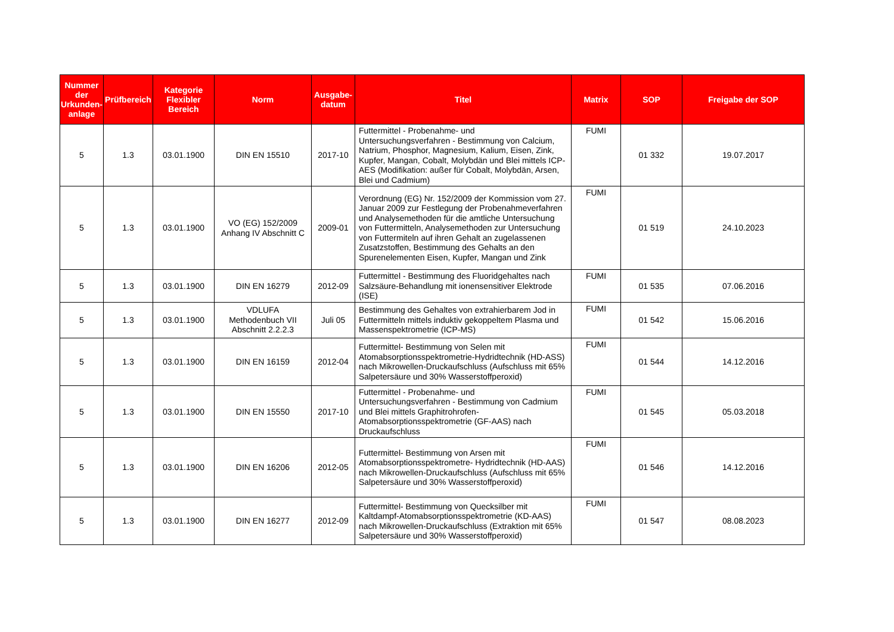| Nummer der Urkunden-anlage | Prüfbereich | Kategorie Flexibler Bereich | Norm | Ausgabe-datum | Titel | Matrix | SOP | Freigabe der SOP |
| --- | --- | --- | --- | --- | --- | --- | --- | --- |
| 5 | 1.3 | 03.01.1900 | DIN EN 15510 | 2017-10 | Futtermittel - Probenahme- und Untersuchungsverfahren - Bestimmung von Calcium, Natrium, Phosphor, Magnesium, Kalium, Eisen, Zink, Kupfer, Mangan, Cobalt, Molybdän und Blei mittels ICP-AES (Modifikation: außer für Cobalt, Molybdän, Arsen, Blei und Cadmium) | FUMI | 01 332 | 19.07.2017 |
| 5 | 1.3 | 03.01.1900 | VO (EG) 152/2009 Anhang IV Abschnitt C | 2009-01 | Verordnung (EG) Nr. 152/2009 der Kommission vom 27. Januar 2009 zur Festlegung der Probenahmeverfahren und Analysemethoden für die amtliche Untersuchung von Futtermitteln, Analysemethoden zur Untersuchung von Futtermiteln auf ihren Gehalt an zugelassenen Zusatzstoffen, Bestimmung des Gehalts an den Spurenelementen Eisen, Kupfer, Mangan und Zink | FUMI | 01 519 | 24.10.2023 |
| 5 | 1.3 | 03.01.1900 | DIN EN 16279 | 2012-09 | Futtermittel - Bestimmung des Fluoridgehaltes nach Salzsäure-Behandlung mit ionensensitiver Elektrode (ISE) | FUMI | 01 535 | 07.06.2016 |
| 5 | 1.3 | 03.01.1900 | VDLUFA Methodenbuch VII Abschnitt 2.2.2.3 | Juli 05 | Bestimmung des Gehaltes von extrahierbarem Jod in Futtermitteln mittels induktiv gekoppeltem Plasma und Massenspektrometrie (ICP-MS) | FUMI | 01 542 | 15.06.2016 |
| 5 | 1.3 | 03.01.1900 | DIN EN 16159 | 2012-04 | Futtermittel- Bestimmung von Selen mit Atomabsorptionsspektrometrie-Hydridtechnik (HD-ASS) nach Mikrowellen-Druckaufschluss (Aufschluss mit 65% Salpetersäure und 30% Wasserstoffperoxid) | FUMI | 01 544 | 14.12.2016 |
| 5 | 1.3 | 03.01.1900 | DIN EN 15550 | 2017-10 | Futtermittel - Probenahme- und Untersuchungsverfahren - Bestimmung von Cadmium und Blei mittels Graphitrohrofen-Atomabsorptionsspektrometrie (GF-AAS) nach Druckaufschluss | FUMI | 01 545 | 05.03.2018 |
| 5 | 1.3 | 03.01.1900 | DIN EN 16206 | 2012-05 | Futtermittel- Bestimmung von Arsen mit Atomabsorptionsspektrometre- Hydridtechnik (HD-AAS) nach Mikrowellen-Druckaufschluss (Aufschluss mit 65% Salpetersäure und 30% Wasserstoffperoxid) | FUMI | 01 546 | 14.12.2016 |
| 5 | 1.3 | 03.01.1900 | DIN EN 16277 | 2012-09 | Futtermittel- Bestimmung von Quecksilber mit Kaltdampf-Atomabsorptionsspektrometrie (KD-AAS) nach Mikrowellen-Druckaufschluss (Extraktion mit 65% Salpetersäure und 30% Wasserstoffperoxid) | FUMI | 01 547 | 08.08.2023 |